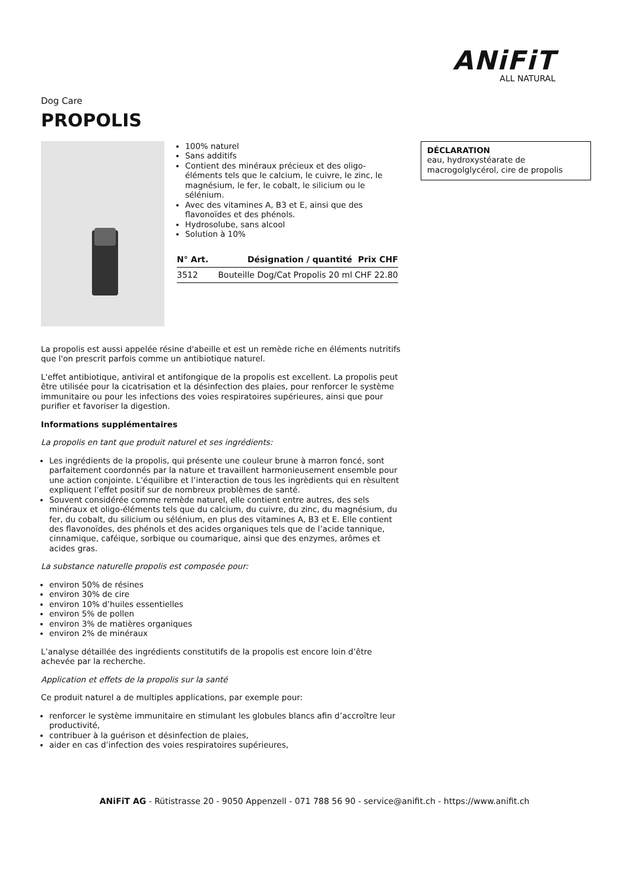ANiFiT
ALL NATURAL
Dog Care
PROPOLIS
100% naturel
Sans additifs
Contient des minéraux précieux et des oligo-éléments tels que le calcium, le cuivre, le zinc, le magnésium, le fer, le cobalt, le silicium ou le sélénium.
Avec des vitamines A, B3 et E, ainsi que des flavonoïdes et des phénols.
Hydrosolube, sans alcool
Solution à 10%
| N° Art. | Désignation / quantité | Prix CHF |
| --- | --- | --- |
| 3512 | Bouteille Dog/Cat Propolis 20 ml | CHF 22.80 |
DÉCLARATION
eau, hydroxystéarate de macrogolglycérol, cire de propolis
La propolis est aussi appelée résine d'abeille et est un remède riche en éléments nutritifs que l'on prescrit parfois comme un antibiotique naturel.
L'effet antibiotique, antiviral et antifongique de la propolis est excellent. La propolis peut être utilisée pour la cicatrisation et la désinfection des plaies, pour renforcer le système immunitaire ou pour les infections des voies respiratoires supérieures, ainsi que pour purifier et favoriser la digestion.
Informations supplémentaires
La propolis en tant que produit naturel et ses ingrédients:
Les ingrédients de la propolis, qui présente une couleur brune à marron foncé, sont parfaitement coordonnés par la nature et travaillent harmonieusement ensemble pour une action conjointe. L’équilibre et l’interaction de tous les ingrèdients qui en rèsultent expliquent l’effet positif sur de nombreux problèmes de santé.
Souvent considérée comme remède naturel, elle contient entre autres, des sels minéraux et oligo-éléments tels que du calcium, du cuivre, du zinc, du magnésium, du fer, du cobalt, du silicium ou sélénium, en plus des vitamines A, B3 et E. Elle contient des flavonoïdes, des phénols et des acides organiques tels que de l’acide tannique, cinnamique, caféique, sorbique ou coumarique, ainsi que des enzymes, arômes et acides gras.
La substance naturelle propolis est composée pour:
environ 50% de résines
environ 30% de cire
environ 10% d’huiles essentielles
environ 5% de pollen
environ 3% de matières organiques
environ 2% de minéraux
L’analyse détaillée des ingrédients constitutifs de la propolis est encore loin d’être achevée par la recherche.
Application et effets de la propolis sur la santé
Ce produit naturel a de multiples applications, par exemple pour:
renforcer le système immunitaire en stimulant les globules blancs afin d’accroître leur productivité,
contribuer à la guérison et désinfection de plaies,
aider en cas d’infection des voies respiratoires supérieures,
ANiFiT AG - Rütistrasse 20 - 9050 Appenzell - 071 788 56 90 - service@anifit.ch - https://www.anifit.ch